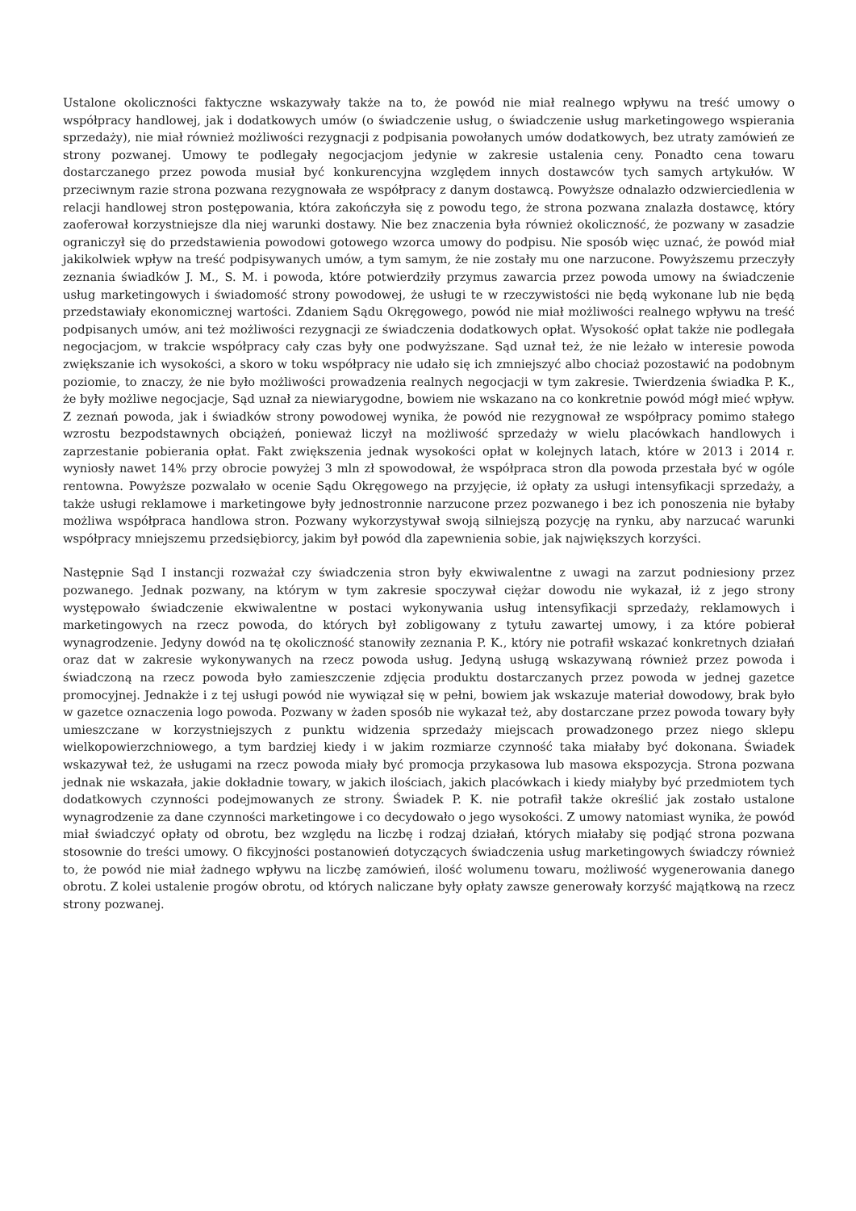Ustalone okoliczności faktyczne wskazywały także na to, że powód nie miał realnego wpływu na treść umowy o współpracy handlowej, jak i dodatkowych umów (o świadczenie usług, o świadczenie usług marketingowego wspierania sprzedaży), nie miał również możliwości rezygnacji z podpisania powołanych umów dodatkowych, bez utraty zamówień ze strony pozwanej. Umowy te podlegały negocjacjom jedynie w zakresie ustalenia ceny. Ponadto cena towaru dostarczanego przez powoda musiał być konkurencyjna względem innych dostawców tych samych artykułów. W przeciwnym razie strona pozwana rezygnowała ze współpracy z danym dostawcą. Powyższe odnalazło odzwierciedlenia w relacji handlowej stron postępowania, która zakończyła się z powodu tego, że strona pozwana znalazła dostawcę, który zaoferował korzystniejsze dla niej warunki dostawy. Nie bez znaczenia była również okoliczność, że pozwany w zasadzie ograniczył się do przedstawienia powodowi gotowego wzorca umowy do podpisu. Nie sposób więc uznać, że powód miał jakikolwiek wpływ na treść podpisywanych umów, a tym samym, że nie zostały mu one narzucone. Powyższemu przeczyły zeznania świadków J. M., S. M. i powoda, które potwierdziły przymus zawarcia przez powoda umowy na świadczenie usług marketingowych i świadomość strony powodowej, że usługi te w rzeczywistości nie będą wykonane lub nie będą przedstawiały ekonomicznej wartości. Zdaniem Sądu Okręgowego, powód nie miał możliwości realnego wpływu na treść podpisanych umów, ani też możliwości rezygnacji ze świadczenia dodatkowych opłat. Wysokość opłat także nie podlegała negocjacjom, w trakcie współpracy cały czas były one podwyższane. Sąd uznał też, że nie leżało w interesie powoda zwiększanie ich wysokości, a skoro w toku współpracy nie udało się ich zmniejszyć albo chociaż pozostawić na podobnym poziomie, to znaczy, że nie było możliwości prowadzenia realnych negocjacji w tym zakresie. Twierdzenia świadka P. K., że były możliwe negocjacje, Sąd uznał za niewiarygodne, bowiem nie wskazano na co konkretnie powód mógł mieć wpływ. Z zeznań powoda, jak i świadków strony powodowej wynika, że powód nie rezygnował ze współpracy pomimo stałego wzrostu bezpodstawnych obciążeń, ponieważ liczył na możliwość sprzedaży w wielu placówkach handlowych i zaprzestanie pobierania opłat. Fakt zwiększenia jednak wysokości opłat w kolejnych latach, które w 2013 i 2014 r. wyniosły nawet 14% przy obrocie powyżej 3 mln zł spowodował, że współpraca stron dla powoda przestała być w ogóle rentowna. Powyższe pozwalało w ocenie Sądu Okręgowego na przyjęcie, iż opłaty za usługi intensyfikacji sprzedaży, a także usługi reklamowe i marketingowe były jednostronnie narzucone przez pozwanego i bez ich ponoszenia nie byłaby możliwa współpraca handlowa stron. Pozwany wykorzystywał swoją silniejszą pozycję na rynku, aby narzucać warunki współpracy mniejszemu przedsiębiorcy, jakim był powód dla zapewnienia sobie, jak największych korzyści.
Następnie Sąd I instancji rozważał czy świadczenia stron były ekwiwalentne z uwagi na zarzut podniesiony przez pozwanego. Jednak pozwany, na którym w tym zakresie spoczywał ciężar dowodu nie wykazał, iż z jego strony występowało świadczenie ekwiwalentne w postaci wykonywania usług intensyfikacji sprzedaży, reklamowych i marketingowych na rzecz powoda, do których był zobligowany z tytułu zawartej umowy, i za które pobierał wynagrodzenie. Jedyny dowód na tę okoliczność stanowiły zeznania P. K., który nie potrafił wskazać konkretnych działań oraz dat w zakresie wykonywanych na rzecz powoda usług. Jedyną usługą wskazywaną również przez powoda i świadczoną na rzecz powoda było zamieszczenie zdjęcia produktu dostarczanych przez powoda w jednej gazetce promocyjnej. Jednakże i z tej usługi powód nie wywiązał się w pełni, bowiem jak wskazuje materiał dowodowy, brak było w gazetce oznaczenia logo powoda. Pozwany w żaden sposób nie wykazał też, aby dostarczane przez powoda towary były umieszczane w korzystniejszych z punktu widzenia sprzedaży miejscach prowadzonego przez niego sklepu wielkopowierzchniowego, a tym bardziej kiedy i w jakim rozmiarze czynność taka miałaby być dokonana. Świadek wskazywał też, że usługami na rzecz powoda miały być promocja przykasowa lub masowa ekspozycja. Strona pozwana jednak nie wskazała, jakie dokładnie towary, w jakich ilościach, jakich placówkach i kiedy miałyby być przedmiotem tych dodatkowych czynności podejmowanych ze strony. Świadek P. K. nie potrafił także określić jak zostało ustalone wynagrodzenie za dane czynności marketingowe i co decydowało o jego wysokości. Z umowy natomiast wynika, że powód miał świadczyć opłaty od obrotu, bez względu na liczbę i rodzaj działań, których miałaby się podjąć strona pozwana stosownie do treści umowy. O fikcyjności postanowień dotyczących świadczenia usług marketingowych świadczy również to, że powód nie miał żadnego wpływu na liczbę zamówień, ilość wolumenu towaru, możliwość wygenerowania danego obrotu. Z kolei ustalenie progów obrotu, od których naliczane były opłaty zawsze generowały korzyść majątkową na rzecz strony pozwanej.